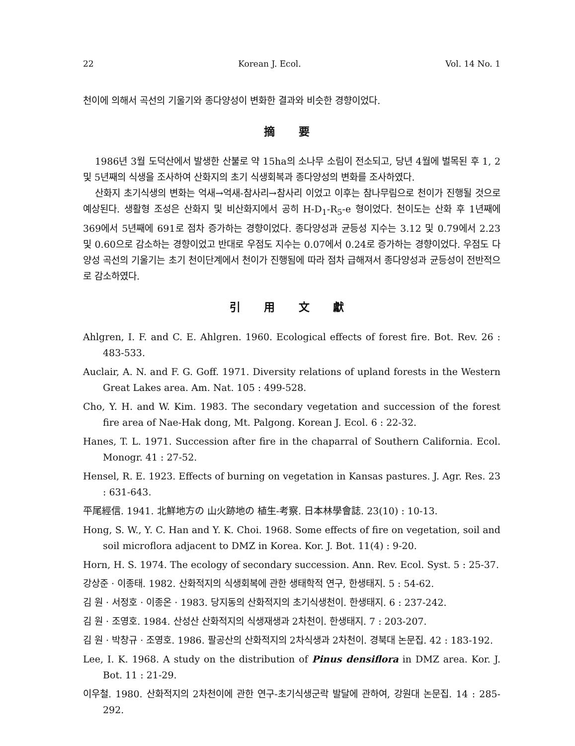22 Korean J. Ecol. Vol. 14 No. 1
천이에 의해서 곡선의 기울기와 종다양성이 변화한 결과와 비슷한 경향이었다.
摘 要
1986년 3월 도덕산에서 발생한 산불로 약 15ha의 소나무 소림이 전소되고, 당년 4월에 벌목된 후 1, 2 및 5년째의 식생을 조사하여 산화지의 초기 식생회복과 종다양성의 변화를 조사하였다.
산화지 초기식생의 변화는 억새→억새-참사리→참사리 이었고 이후는 참나무림으로 천이가 진행될 것으로 예상된다. 생활형 조성은 산화지 및 비산화지에서 공히 H-D<sub>1</sub>-R<sub>5</sub>-e 형이었다. 천이도는 산화 후 1년째에 369에서 5년째에 691로 점차 증가하는 경향이었다. 종다양성과 균등성 지수는 3.12 및 0.79에서 2.23 및 0.60으로 감소하는 경향이었고 반대로 우점도 지수는 0.07에서 0.24로 증가하는 경향이었다. 우점도 다양성 곡선의 기울기는 초기 천이단계에서 천이가 진행됨에 따라 점차 급해져서 종다양성과 균등성이 전반적으로 감소하였다.
引 用 文 獻
Ahlgren, I. F. and C. E. Ahlgren. 1960. Ecological effects of forest fire. Bot. Rev. 26 : 483-533.
Auclair, A. N. and F. G. Goff. 1971. Diversity relations of upland forests in the Western Great Lakes area. Am. Nat. 105 : 499-528.
Cho, Y. H. and W. Kim. 1983. The secondary vegetation and succession of the forest fire area of Nae-Hak dong, Mt. Palgong. Korean J. Ecol. 6 : 22-32.
Hanes, T. L. 1971. Succession after fire in the chaparral of Southern California. Ecol. Monogr. 41 : 27-52.
Hensel, R. E. 1923. Effects of burning on vegetation in Kansas pastures. J. Agr. Res. 23 : 631-643.
平尾經信. 1941. 北鮮地方の 山火跡地の 植生-考察. 日本林學會誌. 23(10) : 10-13.
Hong, S. W., Y. C. Han and Y. K. Choi. 1968. Some effects of fire on vegetation, soil and soil microflora adjacent to DMZ in Korea. Kor. J. Bot. 11(4) : 9-20.
Horn, H. S. 1974. The ecology of secondary succession. Ann. Rev. Ecol. Syst. 5 : 25-37.
강상준 · 이종태. 1982. 산화적지의 식생회복에 관한 생태학적 연구, 한생태지. 5 : 54-62.
김 원 · 서정호 · 이종온 · 1983. 당지동의 산화적지의 초기식생천이. 한생태지. 6 : 237-242.
김 원 · 조영호. 1984. 산성산 산화적지의 식생재생과 2차천이. 한생태지. 7 : 203-207.
김 원 · 박창규 · 조영호. 1986. 팔공산의 산화적지의 2차식생과 2차천이. 경북대 논문집. 42 : 183-192.
Lee, I. K. 1968. A study on the distribution of Pinus densiflora in DMZ area. Kor. J. Bot. 11 : 21-29.
이우철. 1980. 산화적지의 2차천이에 관한 연구-초기식생군락 발달에 관하여, 강원대 논문집. 14 : 285-292.